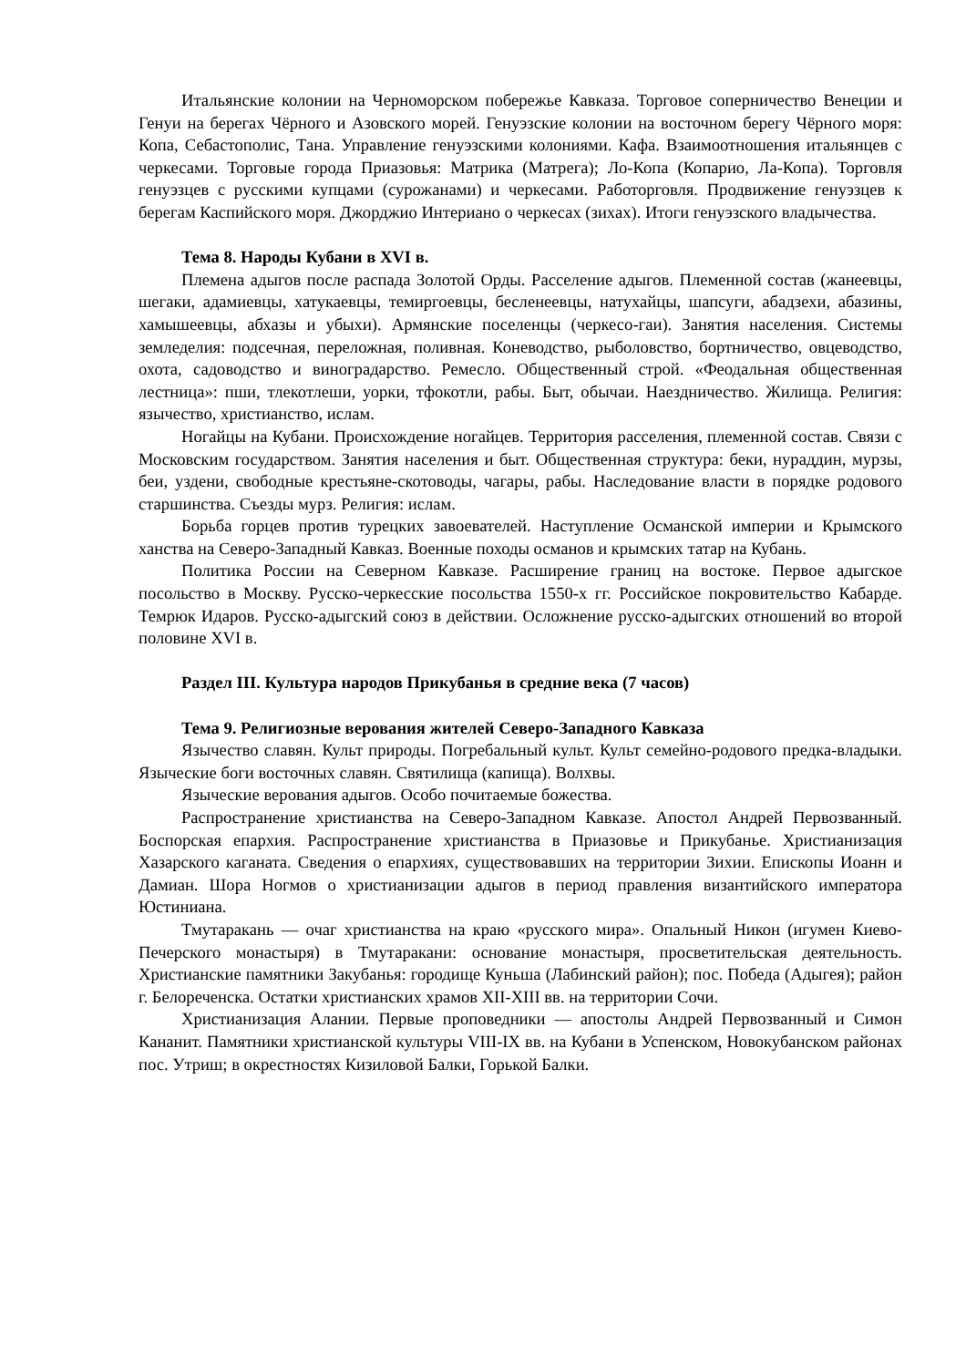Итальянские колонии на Черноморском побережье Кавказа. Торговое соперничество Венеции и Генуи на берегах Чёрного и Азовского морей. Генуэзские колонии на восточном берегу Чёрного моря: Копа, Себастополис, Тана. Управление генуэзскими колониями. Кафа. Взаимоотношения итальянцев с черкесами. Торговые города Приазовья: Матрика (Матрега); Ло-Копа (Копарио, Ла-Копа). Торговля генуэзцев с русскими купцами (сурожанами) и черкесами. Работорговля. Продвижение генуэзцев к берегам Каспийского моря. Джорджио Интериано о черкесах (зихах). Итоги генуэзского владычества.
Тема 8. Народы Кубани в XVI в.
Племена адыгов после распада Золотой Орды. Расселение адыгов. Племенной состав (жанеевцы, шегаки, адамиевцы, хатукаевцы, темиргоевцы, бесленеевцы, натухайцы, шапсуги, абадзехи, абазины, хамышеевцы, абхазы и убыхи). Армянские поселенцы (черкесо-гаи). Занятия населения. Системы земледелия: подсечная, переложная, поливная. Коневодство, рыболовство, бортничество, овцеводство, охота, садоводство и виноградарство. Ремесло. Общественный строй. «Феодальная общественная лестница»: пши, тлекотлеши, уорки, тфокотли, рабы. Быт, обычаи. Наездничество. Жилища. Религия: язычество, христианство, ислам.
Ногайцы на Кубани. Происхождение ногайцев. Территория расселения, племенной состав. Связи с Московским государством. Занятия населения и быт. Общественная структура: беки, нураддин, мурзы, беи, уздени, свободные крестьяне-скотоводы, чагары, рабы. Наследование власти в порядке родового старшинства. Съезды мурз. Религия: ислам.
Борьба горцев против турецких завоевателей. Наступление Османской империи и Крымского ханства на Северо-Западный Кавказ. Военные походы османов и крымских татар на Кубань.
Политика России на Северном Кавказе. Расширение границ на востоке. Первое адыгское посольство в Москву. Русско-черкесские посольства 1550-х гг. Российское покровительство Кабарде. Темрюк Идаров. Русско-адыгский союз в действии. Осложнение русско-адыгских отношений во второй половине XVI в.
Раздел III. Культура народов Прикубанья в средние века (7 часов)
Тема 9. Религиозные верования жителей Северо-Западного Кавказа
Язычество славян. Культ природы. Погребальный культ. Культ семейно-родового предка-владыки. Языческие боги восточных славян. Святилища (капища). Волхвы.
Языческие верования адыгов. Особо почитаемые божества.
Распространение христианства на Северо-Западном Кавказе. Апостол Андрей Первозванный. Боспорская епархия. Распространение христианства в Приазовье и Прикубанье. Христианизация Хазарского каганата. Сведения о епархиях, существовавших на территории Зихии. Епископы Иоанн и Дамиан. Шора Ногмов о христианизации адыгов в период правления византийского императора Юстиниана.
Тмутаракань — очаг христианства на краю «русского мира». Опальный Никон (игумен Киево-Печерского монастыря) в Тмутаракани: основание монастыря, просветительская деятельность. Христианские памятники Закубанья: городище Куньша (Лабинский район); пос. Победа (Адыгея); район г. Белореченска. Остатки христианских храмов XII-XIII вв. на территории Сочи.
Христианизация Алании. Первые проповедники — апостолы Андрей Первозванный и Симон Кананит. Памятники христианской культуры VIII-IX вв. на Кубани в Успенском, Новокубанском районах пос. Утриш; в окрестностях Кизиловой Балки, Горькой Балки.